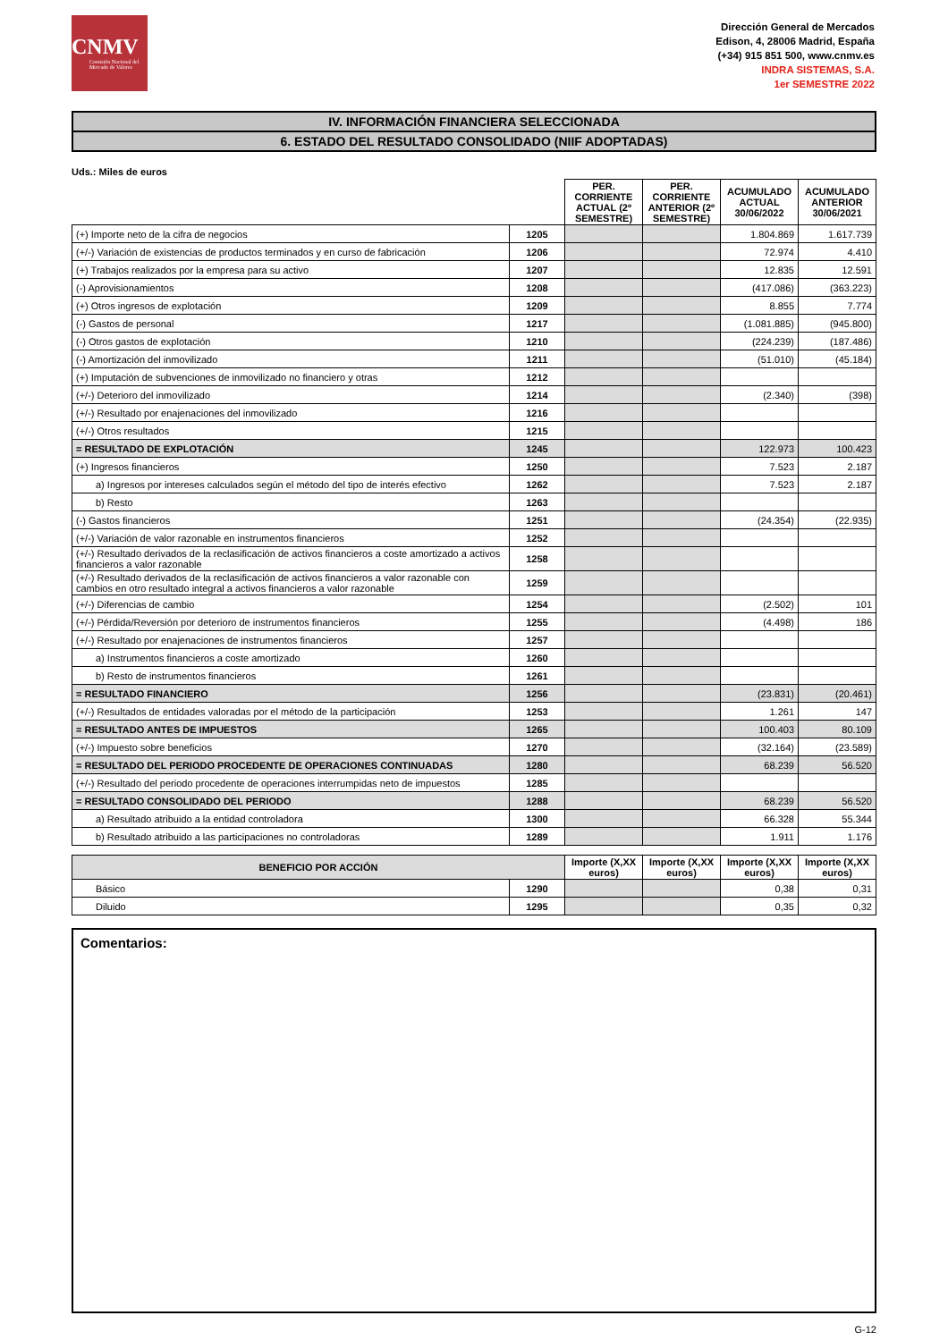CNMV
Comisión Nacional del Mercado de Valores
Dirección General de Mercados
Edison, 4, 28006 Madrid, España
(+34) 915 851 500, www.cnmv.es
INDRA SISTEMAS, S.A.
1er SEMESTRE 2022
IV. INFORMACIÓN FINANCIERA SELECCIONADA
6. ESTADO DEL RESULTADO CONSOLIDADO (NIIF ADOPTADAS)
Uds.: Miles de euros
| | | PER. CORRIENTE ACTUAL (2º SEMESTRE) | PER. CORRIENTE ANTERIOR (2º SEMESTRE) | ACUMULADO ACTUAL 30/06/2022 | ACUMULADO ANTERIOR 30/06/2021 |
| --- | --- | --- | --- | --- | --- |
| (+) Importe neto de la cifra de negocios | 1205 | | | 1.804.869 | 1.617.739 |
| (+/-) Variación de existencias de productos terminados y en curso de fabricación | 1206 | | | 72.974 | 4.410 |
| (+) Trabajos realizados por la empresa para su activo | 1207 | | | 12.835 | 12.591 |
| (-) Aprovisionamientos | 1208 | | | (417.086) | (363.223) |
| (+) Otros ingresos de explotación | 1209 | | | 8.855 | 7.774 |
| (-) Gastos de personal | 1217 | | | (1.081.885) | (945.800) |
| (-) Otros gastos de explotación | 1210 | | | (224.239) | (187.486) |
| (-) Amortización del inmovilizado | 1211 | | | (51.010) | (45.184) |
| (+) Imputación de subvenciones de inmovilizado no financiero y otras | 1212 | | | | |
| (+/-) Deterioro del inmovilizado | 1214 | | | (2.340) | (398) |
| (+/-) Resultado por enajenaciones del inmovilizado | 1216 | | | | |
| (+/-) Otros resultados | 1215 | | | | |
| = RESULTADO DE EXPLOTACIÓN | 1245 | | | 122.973 | 100.423 |
| (+) Ingresos financieros | 1250 | | | 7.523 | 2.187 |
| a) Ingresos por intereses calculados según el método del tipo de interés efectivo | 1262 | | | 7.523 | 2.187 |
| b) Resto | 1263 | | | | |
| (-) Gastos financieros | 1251 | | | (24.354) | (22.935) |
| (+/-) Variación de valor razonable en instrumentos financieros | 1252 | | | | |
| (+/-) Resultado derivados de la reclasificación de activos financieros a coste amortizado a activos financieros a valor razonable | 1258 | | | | |
| (+/-) Resultado derivados de la reclasificación de activos financieros a valor razonable con cambios en otro resultado integral a activos financieros a valor razonable | 1259 | | | | |
| (+/-) Diferencias de cambio | 1254 | | | (2.502) | 101 |
| (+/-) Pérdida/Reversión por deterioro de instrumentos financieros | 1255 | | | (4.498) | 186 |
| (+/-) Resultado por enajenaciones de instrumentos financieros | 1257 | | | | |
| a) Instrumentos financieros a coste amortizado | 1260 | | | | |
| b) Resto de instrumentos financieros | 1261 | | | | |
| = RESULTADO FINANCIERO | 1256 | | | (23.831) | (20.461) |
| (+/-) Resultados de entidades valoradas por el método de la participación | 1253 | | | 1.261 | 147 |
| = RESULTADO ANTES DE IMPUESTOS | 1265 | | | 100.403 | 80.109 |
| (+/-) Impuesto sobre beneficios | 1270 | | | (32.164) | (23.589) |
| = RESULTADO DEL PERIODO PROCEDENTE DE OPERACIONES CONTINUADAS | 1280 | | | 68.239 | 56.520 |
| (+/-) Resultado del periodo procedente de operaciones interrumpidas neto de impuestos | 1285 | | | | |
| = RESULTADO CONSOLIDADO DEL PERIODO | 1288 | | | 68.239 | 56.520 |
| a) Resultado atribuido a la entidad controladora | 1300 | | | 66.328 | 55.344 |
| b) Resultado atribuido a las participaciones no controladoras | 1289 | | | 1.911 | 1.176 |
| BENEFICIO POR ACCIÓN | | Importe (X,XX euros) | Importe (X,XX euros) | Importe (X,XX euros) | Importe (X,XX euros) |
| --- | --- | --- | --- | --- | --- |
| Básico | 1290 | | | 0,38 | 0,31 |
| Diluido | 1295 | | | 0,35 | 0,32 |
Comentarios:
G-12